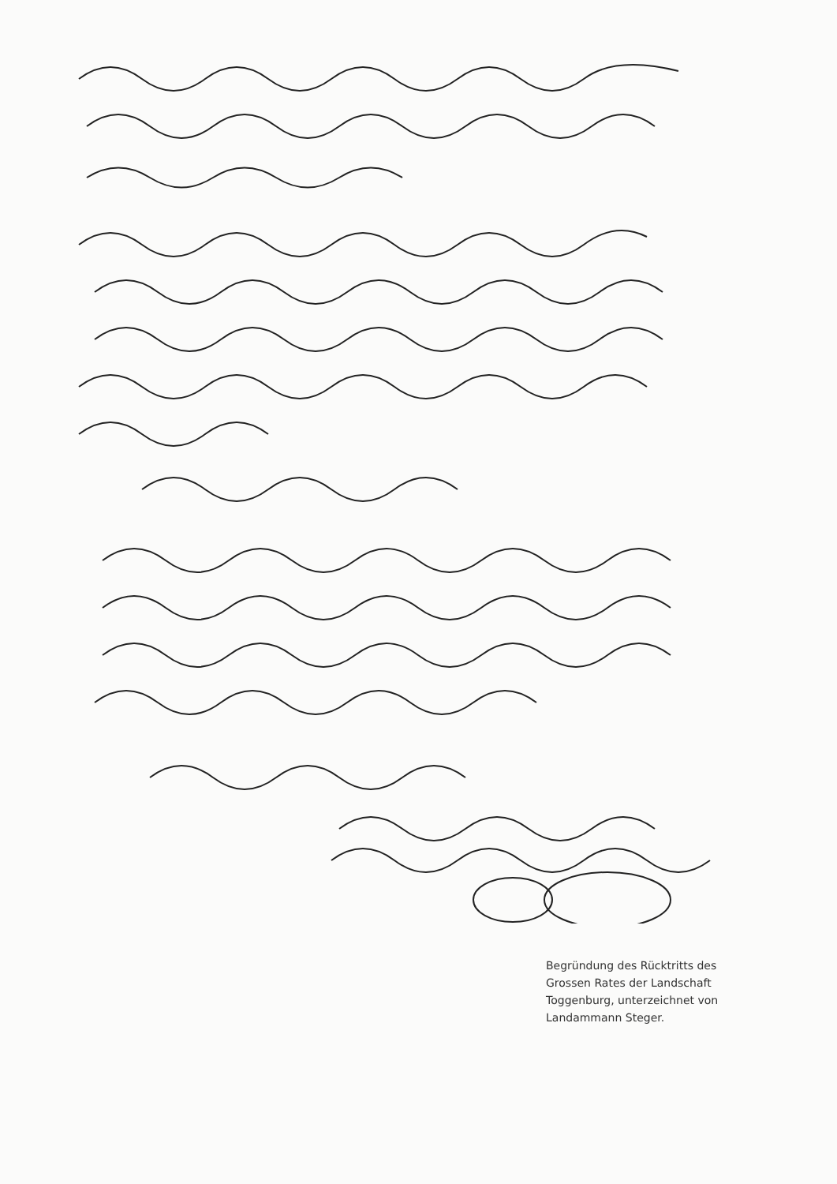Begründung des Rücktritts des Grossen Rates der Landschaft Toggenburg, unterzeichnet von Landammann Steger.